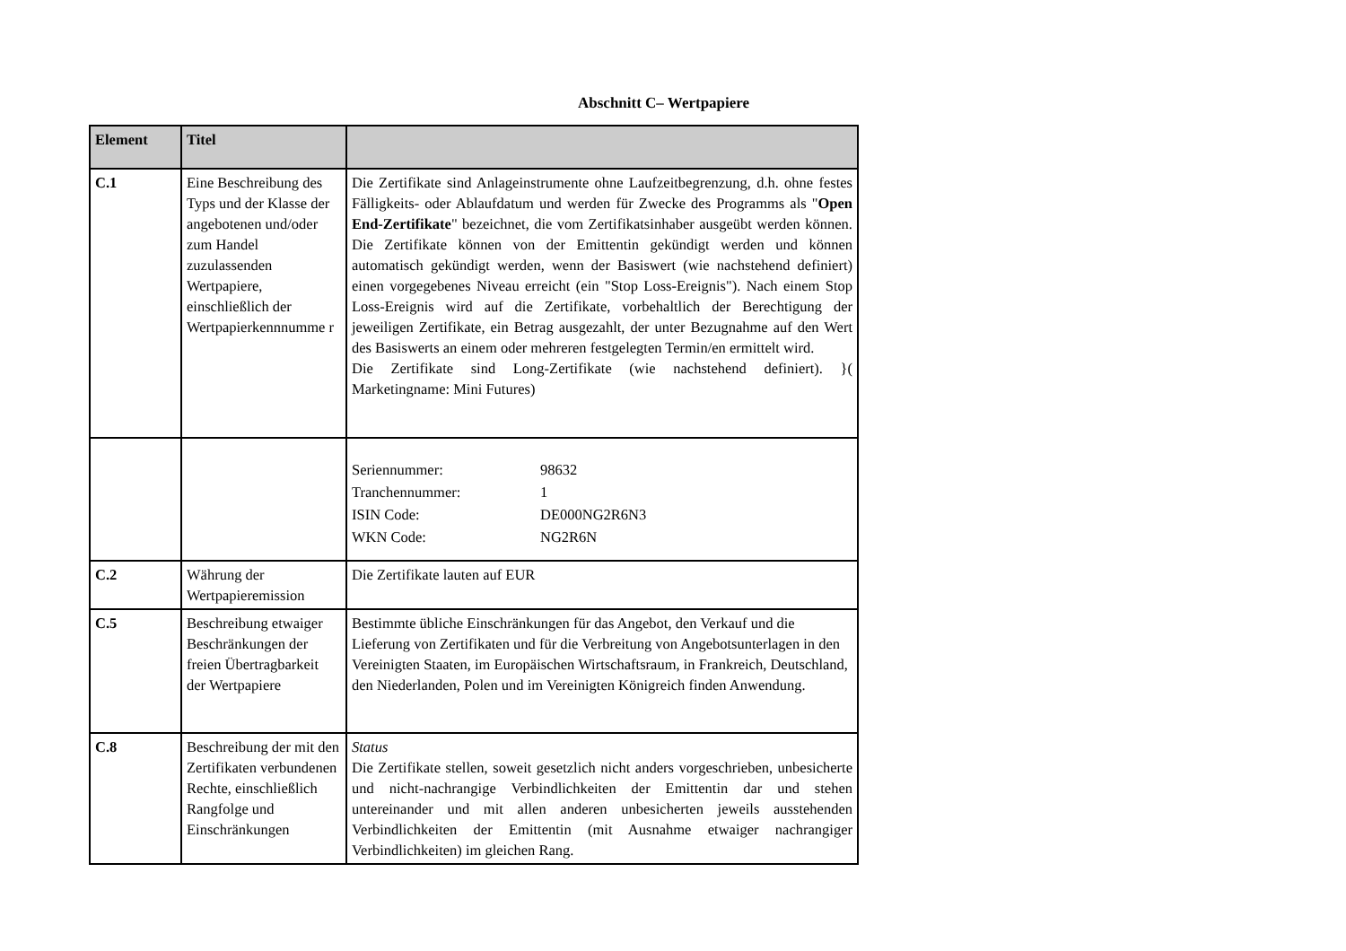Abschnitt C– Wertpapiere
| Element | Titel | |
| --- | --- | --- |
| C.1 | Eine Beschreibung des Typs und der Klasse der angebotenen und/oder zum Handel zuzulassenden Wertpapiere, einschließlich der Wertpapierkennnumme r | Die Zertifikate sind Anlageinstrumente ohne Laufzeitbegrenzung, d.h. ohne festes Fälligkeits- oder Ablaufdatum und werden für Zwecke des Programms als " Open End-Zertifikate " bezeichnet, die vom Zertifikatsinhaber ausgeübt werden können. Die Zertifikate können von der Emittentin gekündigt werden und können automatisch gekündigt werden, wenn der Basiswert (wie nachstehend definiert) einen vorgegebenes Niveau erreicht (ein "Stop Loss-Ereignis"). Nach einem Stop Loss-Ereignis wird auf die Zertifikate, vorbehaltlich der Berechtigung der jeweiligen Zertifikate, ein Betrag ausgezahlt, der unter Bezugnahme auf den Wert des Basiswerts an einem oder mehreren festgelegten Termin/en ermittelt wird. Die Zertifikate sind Long-Zertifikate (wie nachstehend definiert). }( Marketingname: Mini Futures) |
| | | / Seriennummer: / 98632 / / Tranchennummer: / 1 / / ISIN Code: / DE000NG2R6N3 / / WKN Code: / NG2R6N / |
| C.2 | Währung der Wertpapieremission | Die Zertifikate lauten auf EUR |
| C.5 | Beschreibung etwaiger Beschränkungen der freien Übertragbarkeit der Wertpapiere | Bestimmte übliche Einschränkungen für das Angebot, den Verkauf und die Lieferung von Zertifikaten und für die Verbreitung von Angebotsunterlagen in den Vereinigten Staaten, im Europäischen Wirtschaftsraum, in Frankreich, Deutschland, den Niederlanden, Polen und im Vereinigten Königreich finden Anwendung. |
| C.8 | Beschreibung der mit den Zertifikaten verbundenen Rechte, einschließlich Rangfolge und Einschränkungen | Status Die Zertifikate stellen, soweit gesetzlich nicht anders vorgeschrieben, unbesicherte und nicht-nachrangige Verbindlichkeiten der Emittentin dar und stehen untereinander und mit allen anderen unbesicherten jeweils ausstehenden Verbindlichkeiten der Emittentin (mit Ausnahme etwaiger nachrangiger Verbindlichkeiten) im gleichen Rang. |